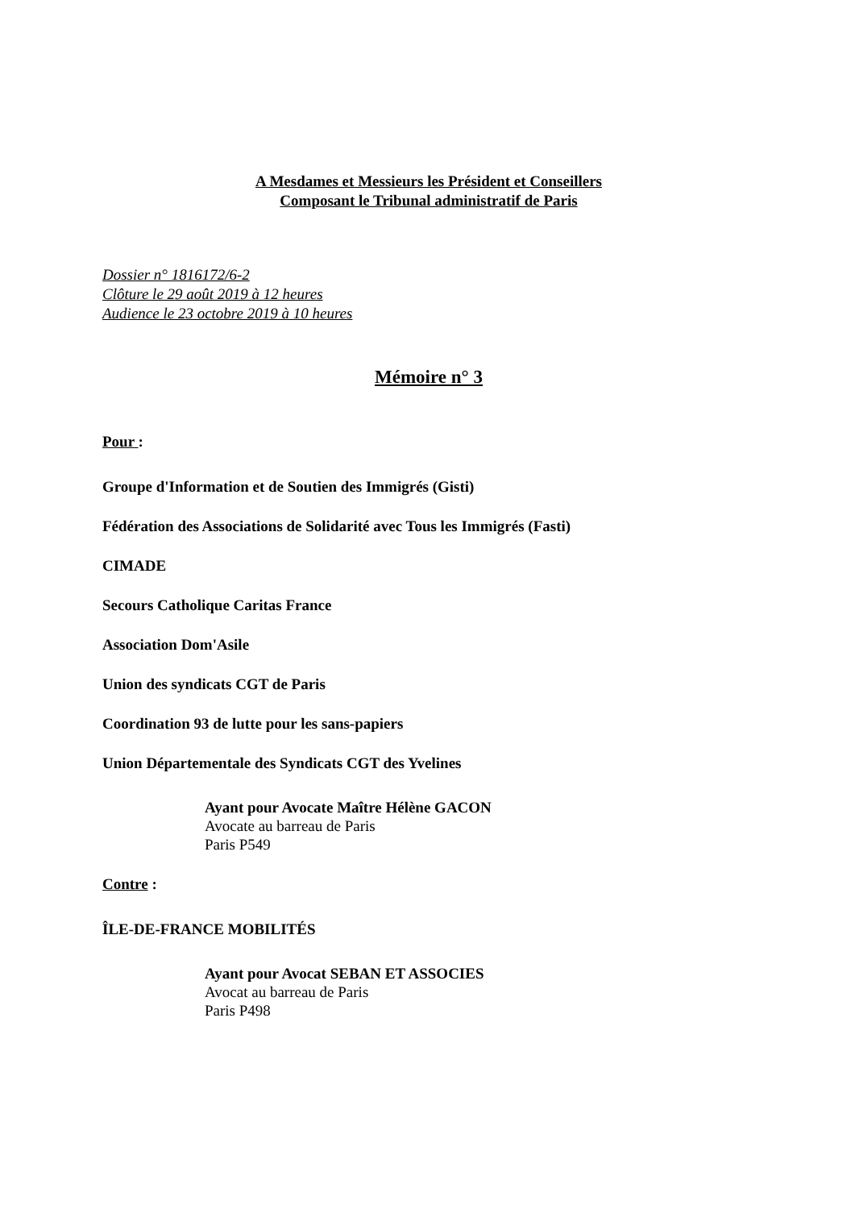A Mesdames et Messieurs les Président et Conseillers
Composant le Tribunal administratif de Paris
Dossier n° 1816172/6-2
Clôture le 29 août 2019 à 12 heures
Audience le 23 octobre 2019 à 10 heures
Mémoire n° 3
Pour :
Groupe d'Information et de Soutien des Immigrés (Gisti)
Fédération des Associations de Solidarité avec Tous les Immigrés (Fasti)
CIMADE
Secours Catholique Caritas France
Association Dom'Asile
Union des syndicats CGT de Paris
Coordination 93 de lutte pour les sans-papiers
Union Départementale des Syndicats CGT des Yvelines
Ayant pour Avocate Maître Hélène GACON
Avocate au barreau de Paris
Paris P549
Contre :
ÎLE-DE-FRANCE MOBILITÉS
Ayant pour Avocat SEBAN ET ASSOCIES
Avocat au barreau de Paris
Paris P498